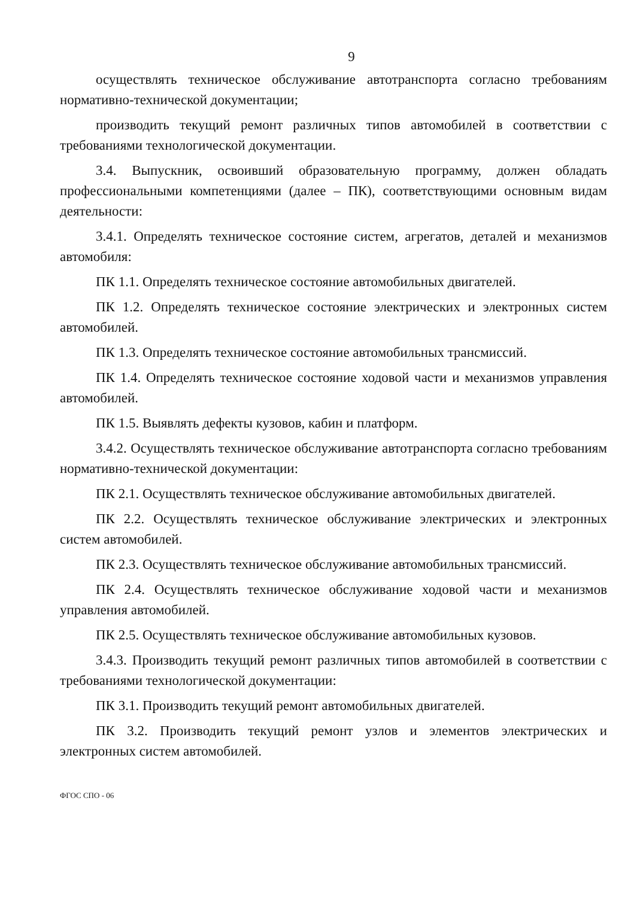9
осуществлять техническое обслуживание автотранспорта согласно требованиям нормативно-технической документации;
производить текущий ремонт различных типов автомобилей в соответствии с требованиями технологической документации.
3.4. Выпускник, освоивший образовательную программу, должен обладать профессиональными компетенциями (далее – ПК), соответствующими основным видам деятельности:
3.4.1. Определять техническое состояние систем, агрегатов, деталей и механизмов автомобиля:
ПК 1.1. Определять техническое состояние автомобильных двигателей.
ПК 1.2. Определять техническое состояние электрических и электронных систем автомобилей.
ПК 1.3. Определять техническое состояние автомобильных трансмиссий.
ПК 1.4. Определять техническое состояние ходовой части и механизмов управления автомобилей.
ПК 1.5. Выявлять дефекты кузовов, кабин и платформ.
3.4.2. Осуществлять техническое обслуживание автотранспорта согласно требованиям нормативно-технической документации:
ПК 2.1. Осуществлять техническое обслуживание автомобильных двигателей.
ПК 2.2. Осуществлять техническое обслуживание электрических и электронных систем автомобилей.
ПК 2.3. Осуществлять техническое обслуживание автомобильных трансмиссий.
ПК 2.4. Осуществлять техническое обслуживание ходовой части и механизмов управления автомобилей.
ПК 2.5. Осуществлять техническое обслуживание автомобильных кузовов.
3.4.3. Производить текущий ремонт различных типов автомобилей в соответствии с требованиями технологической документации:
ПК 3.1. Производить текущий ремонт автомобильных двигателей.
ПК 3.2. Производить текущий ремонт узлов и элементов электрических и электронных систем автомобилей.
ФГОС СПО - 06